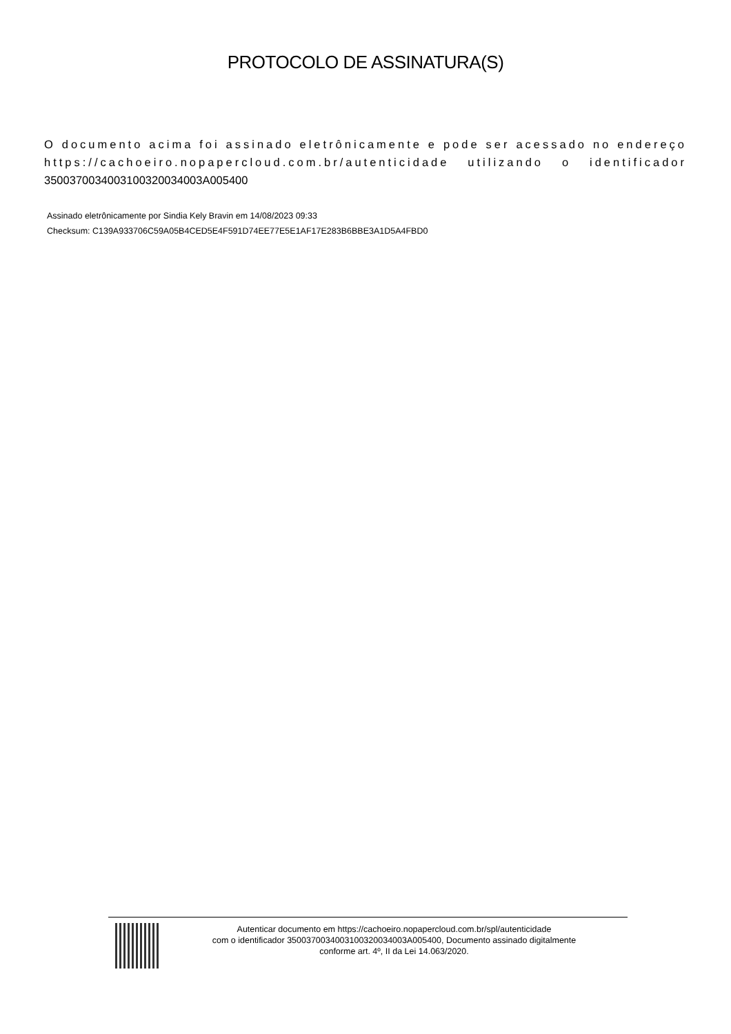PROTOCOLO DE ASSINATURA(S)
O documento acima foi assinado eletrônicamente e pode ser acessado no endereço https://cachoeiro.nopapercloud.com.br/autenticidade utilizando o identificador 350037003400310032003400​3A005400
Assinado eletrônicamente por Sindia Kely Bravin em 14/08/2023 09:33
Checksum: C139A933706C59A05B4CED5E4F591D74EE77E5E1AF17E283B6BBE3A1D5A4FBD0
Autenticar documento em https://cachoeiro.nopapercloud.com.br/spl/autenticidade
com o identificador 3500370034003100320034003A005400, Documento assinado digitalmente
conforme art. 4º, II da Lei 14.063/2020.